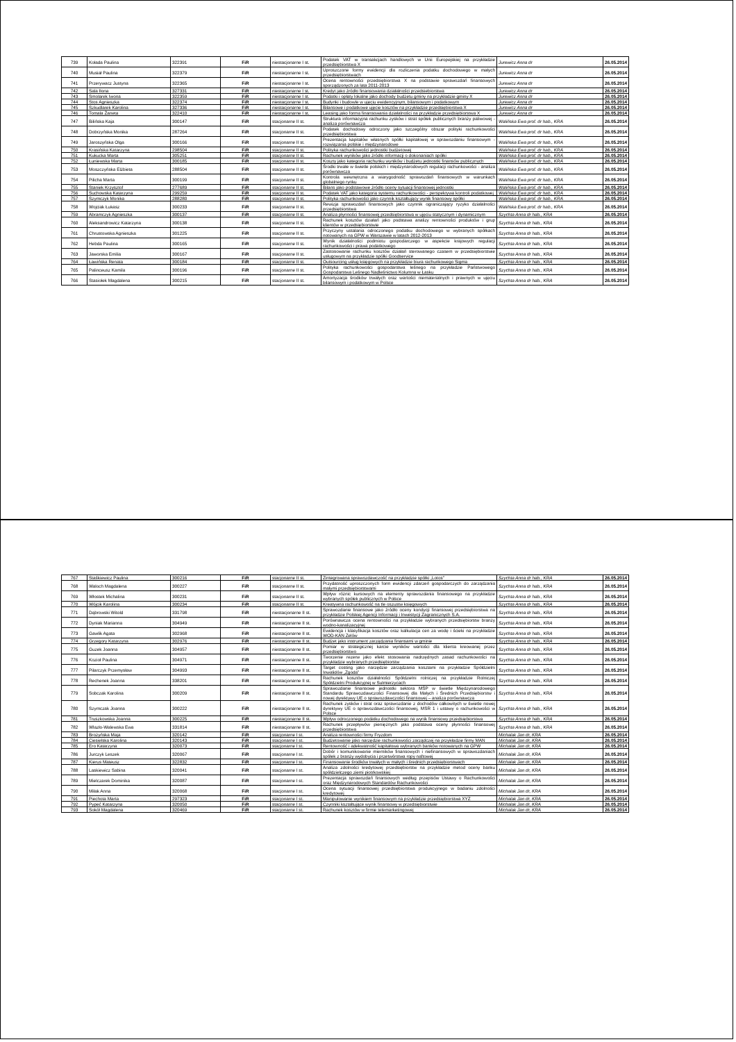| 739 | Kołada Paulina | 322391 | FiR | niestacjonarne I st. | Podatek VAT w transakcjach handlowych w Unii Europejskiej na przykładzie przedsiębiorstwa X | Jurewicz Anna dr | 26.05.2014 |
| 740 | Musiał Paulina | 322379 | FiR | niestacjonarne I st. | Uproszczone formy ewidencji dla rozliczenia podatku dochodowego w małych przedsiębiorstwach | Jurewicz Anna dr | 26.05.2014 |
| 741 | Przerywacz Justyna | 322365 | FiR | niestacjonarne I st. | Ocena rentowności przedsiębiorstwa X na podstawie sprawozdań finansowych sporządzonych za lata 2011-2013 | Jurewicz Anna dr | 26.05.2014 |
| 742 | Sala Ilona | 327331 | FiR | niestacjonarne I st. | Kredyt jako źródło finansowania działalności przedsiebiorstwa | Jurewicz Anna dr | 26.05.2014 |
| 743 | Smolarek Iwona | 322359 | FiR | niestacjonarne I st. | Podatki i opłaty lokalne jako dochody budżetu gminy na przykładzie gminy X | Jurewicz Anna dr | 26.05.2014 |
| 744 | Stos Agnieszka | 322374 | FiR | niestacjonarne I st. | Budynki i budowle w ujęciu ewidencyjnym, bilansowym i podatkowym | Jurewicz Anna dr | 26.05.2014 |
| 745 | Szkudlarek Karolina | 327336 | FiR | niestacjonarne I st. | Bilansowe i podatkowe ujęcie kosztów na przykładzie przedsiębiorstwa X | Jurewicz Anna dr | 26.05.2014 |
| 746 | Tomala Żaneta | 322410 | FiR | niestacjonarne I st. | Leasing jako forma finansowania działalności na przykładzie przedsiębiorstwa X | Jurewicz Anna dr | 26.05.2014 |
| 747 | Bilińska Kaja | 300147 | FiR | stacjonarne II st. | Struktura informacyjna rachunku zysków i strat spółek publicznych branży paliwowej - analiza porównawcza | Walińska Ewa prof. dr hab., KRA | 26.05.2014 |
| 748 | Dobrzyńska Monika | 287264 | FiR | stacjonarne II st. | Podatek dochodowy odroczony jako szczególny obszar polityki rachunkowości przedsiębiorstwa | Walińska Ewa prof. dr hab., KRA | 26.05.2014 |
| 749 | Jaroszyńska Olga | 300166 | FiR | stacjonarne II st. | Prezentacja kapitałów własnych spółki kapitałowej w sprawozdaniu finansowym - rozwiązania polskie i międzynarodowe | Walińska Ewa prof. dr hab., KRA | 26.05.2014 |
| 750 | Krasińska Katarzyna | 298504 | FiR | stacjonarne II st. | Polityka rachunkowości jednostki budżetowej | Walińska Ewa prof. dr hab., KRA | 26.05.2014 |
| 751 | Kukucka Marta | 305251 | FiR | stacjonarne II st. | Rachunek wyników jako źródło informacji o dokonaniach spółki | Walińska Ewa prof. dr hab., KRA | 26.05.2014 |
| 752 | Łuniewska Marta | 300185 | FiR | stacjonarne II st. | Koszty jako kategoria rachunku wyników i budżetu jednostki finansów publicznych | Walińska Ewa prof. dr hab., KRA | 26.05.2014 |
| 753 | Moszczyńska Elżbieta | 288504 | FiR | stacjonarne II st. | Środki trwałe w świetle polskich i międzynarodowych regulacji rachunkowości - analiza porównawcza | Walińska Ewa prof. dr hab., KRA | 26.05.2014 |
| 754 | Pilicha Marta | 300199 | FiR | stacjonarne II st. | Kontrola wewnętrzna a wiarygodność sprawozdań finansowych w warunkach globalnego rynku | Walińska Ewa prof. dr hab., KRA | 26.05.2014 |
| 755 | Staniek Krzysztof | 277689 | FiR | stacjonarne II st. | Bilans jako podstawowe źródło oceny sytuacji finansowej jednostki | Walińska Ewa prof. dr hab., KRA | 26.05.2014 |
| 756 | Suchowska Katarzyna | 299259 | FiR | stacjonarne II st. | Podatek VAT jako kategoria systemu rachunkowości - perspektywa kontroli podatkowej | Walińska Ewa prof. dr hab., KRA | 26.05.2014 |
| 757 | Szymczyk Monika | 288280 | FiR | stacjonarne II st. | Polityka rachunkowości jako czynnik kształtujący wynik finansowy spółki | Walińska Ewa prof. dr hab., KRA | 26.05.2014 |
| 758 | Wojciak Łukasz | 300233 | FiR | stacjonarne II st. | Rewizja sprawozdań finansowych jako czynnik ograniczający ryzyko działalności przedsiębiorstwa | Walińska Ewa prof. dr hab., KRA | 26.05.2014 |
| 759 | Abramczyk Agnieszka | 300137 | FiR | stacjonarne II st. | Analiza płynności finansowej przedsiębiorstwa w ujęciu statycznym i dynamicznym | Szychta Anna dr hab., KRA | 26.05.2014 |
| 760 | Aleksandrowicz Katarzyna | 300138 | FiR | stacjonarne II st. | Rachunek kosztów działań jako podstawa analizy rentowności produktów i grup klientów w przedsiębiorstwie | Szychta Anna dr hab., KRA | 26.05.2014 |
| 761 | Chrustowska Agnieszka | 301225 | FiR | stacjonarne II st. | Przyczyny ustalania odroczonego podatku dochodowego w wybranych spółkach notowanych na GPW w Warszawie w latach 2012-2013 | Szychta Anna dr hab., KRA | 26.05.2014 |
| 762 | Hebda Paulina | 300165 | FiR | stacjonarne II st. | Wynik działalności podmiotu gospodarczego w aspekcie krajowych regulacji rachunkowości i prawa podatkowego | Szychta Anna dr hab., KRA | 26.05.2014 |
| 763 | Jaworska Emilia | 300167 | FiR | stacjonarne II st. | Zastosowanie rachunku kosztów działań sterowanego czasem w przedsiębiorstwie usługowym na przykładzie spółki Goodservice | Szychta Anna dr hab., KRA | 26.05.2014 |
| 764 | Ławińska Renata | 300184 | FiR | stacjonarne II st. | Outsourcing usług księgowych na przykładzie biura rachunkowego Sigma | Szychta Anna dr hab., KRA | 26.05.2014 |
| 765 | Palinceusz Kamila | 300196 | FiR | stacjonarne II st. | Polityka rachunkowości gospodarstwa leśnego na przykładzie Państwowego Gospodarstwa Leśnego Nadleśnictwo Kolumna w Łasku | Szychta Anna dr hab., KRA | 26.05.2014 |
| 766 | Stasiołek Magdalena | 300215 | FiR | stacjonarne II st. | Amortyzacja środków trwałych oraz wartości niematerialnych i prawnych w ujęciu bilansowym i podatkowym w Polsce | Szychta Anna dr hab., KRA | 26.05.2014 |
| 767 | Staśkiewicz Paulina | 300216 | FiR | stacjonarne II st. | Zintegrowana sprawozdawczość na przykładzie spółki „Lotos” | Szychta Anna dr hab., KRA | 26.05.2014 |
| 768 | Waloch Magdalena | 300227 | FiR | stacjonarne II st. | Przydatność uproszczonych form ewidencji zdarzeń gospodarczych do zarządzania małymi przedsiębiorstwami | Szychta Anna dr hab., KRA | 26.05.2014 |
| 769 | Włostek Michalina | 300231 | FiR | stacjonarne II st. | Wpływ różnic kursowych na elementy sprawozdania finansowego na przykładzie wybranych spółek publicznych w Polsce | Szychta Anna dr hab., KRA | 26.05.2014 |
| 770 | Wójcik Karolina | 300234 | FiR | stacjonarne II st. | Kreatywna rachunkowość na tle oszustw księgowych | Szychta Anna dr hab., KRA | 26.05.2014 |
| 771 | Dąbrowski Witold | 331798 | FiR | niestacjonarne II st. | Sprawozdanie finansowe jako źródło oceny kondycji finansowej przedsiębiorstwa na przykładzie Polskiej Agencji Informacji i Inwestycji Zagranicznych S.A. | Szychta Anna dr hab., KRA | 26.05.2014 |
| 772 | Dyniak Marianna | 304949 | FiR | niestacjonarne II st. | Porównawcza ocena rentowności na przykładzie wybranych przedsiębiorstw branży wodno-kanalizacyjnej | Szychta Anna dr hab., KRA | 26.05.2014 |
| 773 | Gawlik Agata | 302968 | FiR | niestacjonarne II st. | Ewidencja i klasyfikacja kosztów oraz kalkulacja cen za wodę i ścieki na przykładzie WOD-KAN Zelów | Szychta Anna dr hab., KRA | 26.05.2014 |
| 774 | Grzegory Katarzyna | 302976 | FiR | niestacjonarne II st. | Budżet jako instrument zarządzania finansami w gminie | Szychta Anna dr hab., KRA | 26.05.2014 |
| 775 | Guzek Joanna | 304957 | FiR | niestacjonarne II st. | Pomiar w strategicznej karcie wyników wartości dla klienta kreowanej przez przedsiębiorstwo | Szychta Anna dr hab., KRA | 26.05.2014 |
| 776 | Kozioł Paulina | 304971 | FiR | niestacjonarne II st. | Tworzenie rezerw jako efekt stosowania nadrzędnych zasad rachunkowości na przykładzie wybranych przedsiębiorstw | Szychta Anna dr hab., KRA | 26.05.2014 |
| 777 | Pilarczyk Przemysław | 304993 | FiR | niestacjonarne II st. | Target costing jako narzędzie zarządzania kosztami na przykładzie Spółdzielni Inwalidów „Zgoda” | Szychta Anna dr hab., KRA | 26.05.2014 |
| 778 | Rechenek Joanna | 338201 | FiR | niestacjonarne II st. | Rachunek kosztów działalności Spółdzielni rolniczej na przykładzie Rolniczej Spółdzielni Produkcyjnej w Sulmierzycach | Szychta Anna dr hab., KRA | 26.05.2014 |
| 779 | Sobczak Karolina | 300209 | FiR | niestacjonarne II st. | Sprawozdanie finansowe jednostki sektora MŚP w świetle Międzynarodowego Standardu Sprawozdawczości Finansowej dla Małych i Średnich Przedsiębiorstw i nowej dyrektywy UE o sprawozdawczości finansowej – analiza porównawcza | Szychta Anna dr hab., KRA | 26.05.2014 |
| 780 | Szymczak Joanna | 300222 | FiR | niestacjonarne II st. | Rachunek zysków i strat oraz sprawozdanie z dochodów całkowitych w świetle nowej dyrektywy UE o sprawozdawczości finansowej, MSR 1 i ustawy o rachunkowości w Polsce | Szychta Anna dr hab., KRA | 26.05.2014 |
| 781 | Truszkowska Joanna | 300225 | FiR | niestacjonarne II st. | Wpływ odroczonego podatku dochodowego na wynik finansowy przedsiębiorstwa | Szychta Anna dr hab., KRA | 26.05.2014 |
| 782 | Wlazło-Walewska Ewa | 331814 | FiR | niestacjonarne II st. | Rachunek przepływów pieniężnych jako podstawa oceny płynności finansowej przedsiębiorstwa | Szychta Anna dr hab., KRA | 26.05.2014 |
| 783 | Brożyńska Maja | 320142 | FiR | stacjonarne I st. | Analiza rentowności firmy Fryzdom | Michalak Jan dr, KRA | 26.05.2014 |
| 784 | Ciesielska Karolina | 320143 | FiR | stacjonarne I st. | Budżetowanie jako narzędzie rachunkowości zarządczej na przykładzie firmy MAN | Michalak Jan dr, KRA | 26.05.2014 |
| 785 | Ero Katarzyna | 320073 | FiR | stacjonarne I st. | Rentowność i adekwatność kapitałowa wybranych banków notowanych na GPW | Michalak Jan dr, KRA | 26.05.2014 |
| 786 | Jurczyk Leszek | 320067 | FiR | stacjonarne I st. | Dobór i komunikowanie mierników finansowych i niefinansowych w sprawozdaniach spółek z branży wydobycia i przetwórstwa ropy naftowej | Michalak Jan dr, KRA | 26.05.2014 |
| 787 | Kierus Mateusz | 322832 | FiR | stacjonarne I st. | Finansowanie środków trwałych w małych i średnich przedsiębiorstwach | Michalak Jan dr, KRA | 26.05.2014 |
| 788 | Laskiewicz Sabina | 320041 | FiR | stacjonarne I st. | Analiza zdolności kredytowej przedsiębiorstw na przykładzie metod oceny banku spółdzielczego ziemi piotrkowskiej | Michalak Jan dr, KRA | 26.05.2014 |
| 789 | Mielczarek Dominika | 320087 | FiR | stacjonarne I st. | Prezentacja sprawozdań finansowych według przepisów Ustawy o Rachunkowości oraz Międzynarodowych Standardów Rachunkowości | Michalak Jan dr, KRA | 26.05.2014 |
| 790 | Miłak Anna | 320068 | FiR | stacjonarne I st. | Ocena sytuacji finansowej przedsiębiorstwa produkcyjnego w badaniu zdolności kredytowej | Michalak Jan dr, KRA | 26.05.2014 |
| 791 | Piechota Marta | 297323 | FiR | stacjonarne I st. | Manipulowanie wynikiem finansowym na przykładzie przedsiębiorstwa XYZ | Michalak Jan dr, KRA | 26.05.2014 |
| 792 | Pypeć Katarzyna | 320050 | FiR | stacjonarne I st. | Czynniki kształtujące wynik finansowy w przedsiębiorstwie | Michalak Jan dr, KRA | 26.05.2014 |
| 793 | Sokół Magdalena | 320469 | FiR | stacjonarne I st. | Rachunek kosztów w firmie telemarketingowej | Michalak Jan dr, KRA | 26.05.2014 |